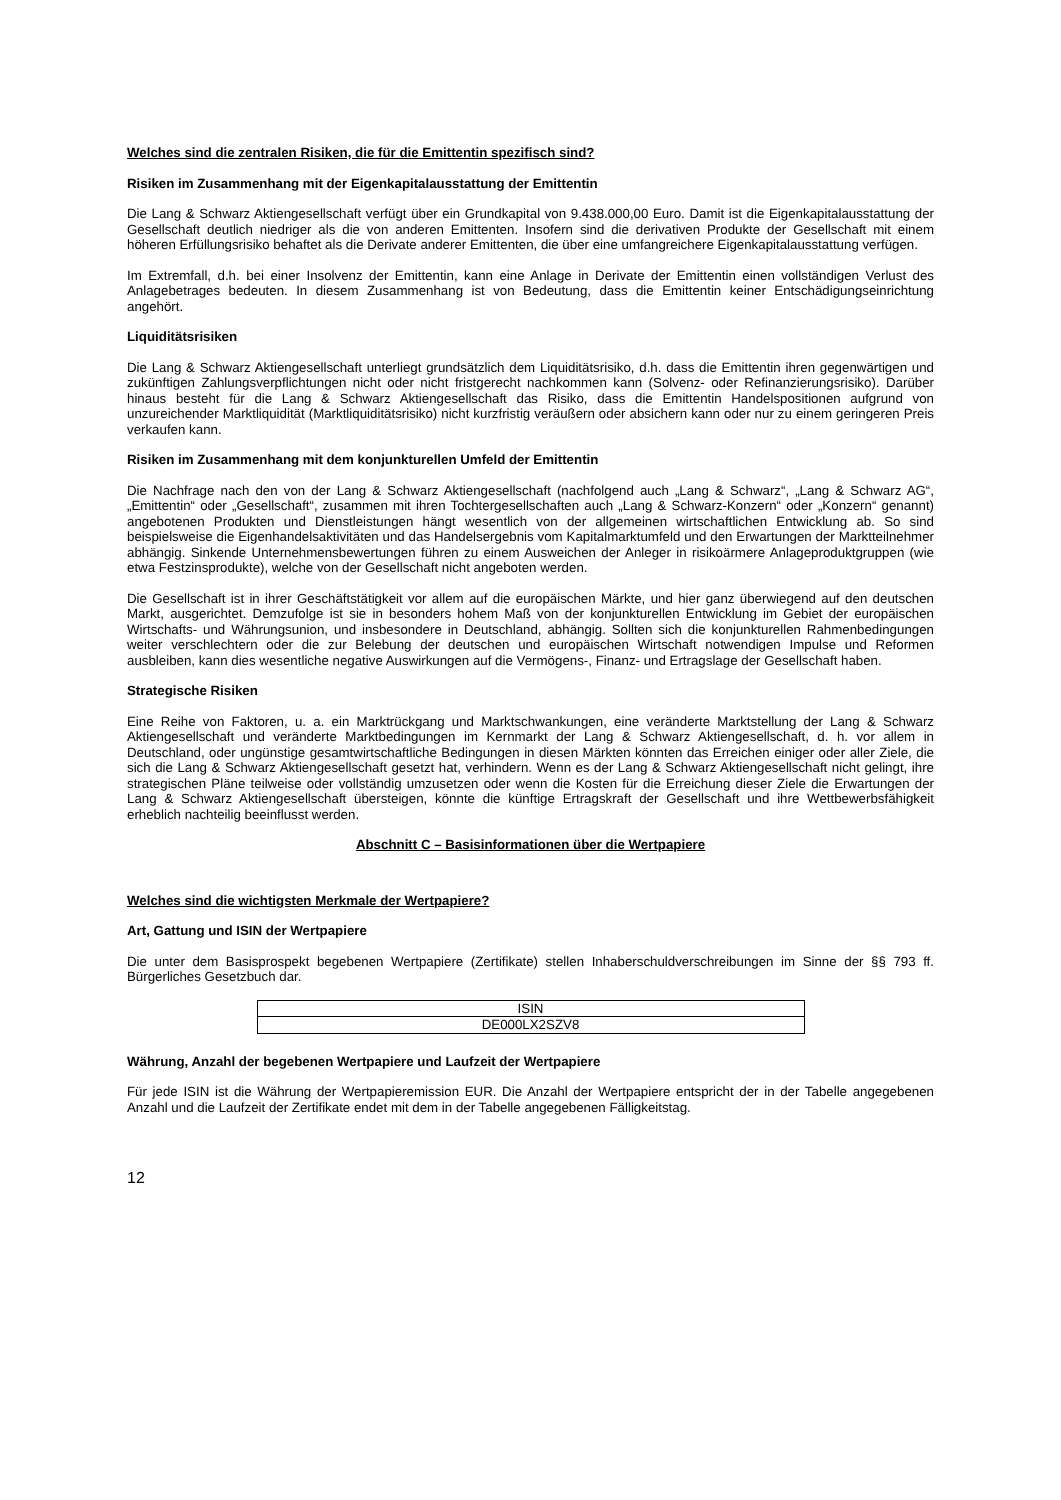Welches sind die zentralen Risiken, die für die Emittentin spezifisch sind?
Risiken im Zusammenhang mit der Eigenkapitalausstattung der Emittentin
Die Lang & Schwarz Aktiengesellschaft verfügt über ein Grundkapital von 9.438.000,00 Euro. Damit ist die Eigen­kapitalausstattung der Gesellschaft deutlich niedriger als die von anderen Emittenten. Insofern sind die derivativen Produkte der Gesellschaft mit einem höheren Erfüllungsrisiko behaftet als die Derivate anderer Emittenten, die über eine umfangreichere Eigenkapitalausstattung verfügen.
Im Extremfall, d.h. bei einer Insolvenz der Emittentin, kann eine Anlage in Derivate der Emittentin einen vollständigen Verlust des Anlagebetrages bedeuten. In diesem Zusammenhang ist von Bedeutung, dass die Emittentin keiner Entschädigungseinrichtung angehört.
Liquiditätsrisiken
Die Lang & Schwarz Aktiengesellschaft unterliegt grundsätzlich dem Liquiditätsrisiko, d.h. dass die Emittentin ihren gegenwärtigen und zukünftigen Zahlungsverpflichtungen nicht oder nicht fristgerecht nachkommen kann (Solvenz- oder Refinanzierungsrisiko). Darüber hinaus besteht für die Lang & Schwarz Aktiengesellschaft das Risiko, dass die Emittentin Handelspositionen aufgrund von unzureichender Marktliquidität (Marktliquiditätsrisiko) nicht kurzfristig veräußern oder absichern kann oder nur zu einem geringeren Preis verkaufen kann.
Risiken im Zusammenhang mit dem konjunkturellen Umfeld der Emittentin
Die Nachfrage nach den von der Lang & Schwarz Aktiengesellschaft (nachfolgend auch „Lang & Schwarz“, „Lang & Schwarz AG“, „Emittentin“ oder „Gesellschaft“, zusammen mit ihren Tochtergesellschaften auch „Lang & Schwarz-Konzern“ oder „Konzern“ genannt) angebotenen Produkten und Dienstleistungen hängt wesentlich von der allgemeinen wirtschaftlichen Entwicklung ab. So sind beispielsweise die Eigenhandelsaktivitäten und das Handelsergebnis vom Kapitalmarktumfeld und den Erwartungen der Marktteilnehmer abhängig. Sinkende Unternehmensbewertungen führen zu einem Ausweichen der Anleger in risikoärmere Anlageproduktgruppen (wie etwa Festzinsprodukte), welche von der Gesellschaft nicht angeboten werden.
Die Gesellschaft ist in ihrer Geschäftstätigkeit vor allem auf die europäischen Märkte, und hier ganz überwiegend auf den deutschen Markt, ausgerichtet. Demzufolge ist sie in besonders hohem Maß von der konjunkturellen Entwicklung im Gebiet der europäischen Wirtschafts- und Währungsunion, und insbesondere in Deutschland, abhängig. Sollten sich die konjunkturellen Rahmenbedingungen weiter verschlechtern oder die zur Belebung der deutschen und europäischen Wirtschaft notwendigen Impulse und Reformen ausbleiben, kann dies wesentliche negative Auswirkungen auf die Vermögens-, Finanz- und Ertragslage der Gesellschaft haben.
Strategische Risiken
Eine Reihe von Faktoren, u. a. ein Marktrückgang und Marktschwankungen, eine veränderte Marktstellung der Lang & Schwarz Aktiengesellschaft und veränderte Marktbedingungen im Kernmarkt der Lang & Schwarz Aktiengesellschaft, d. h. vor allem in Deutschland, oder ungünstige gesamtwirtschaftliche Bedingungen in diesen Märkten könnten das Erreichen einiger oder aller Ziele, die sich die Lang & Schwarz Aktiengesellschaft gesetzt hat, verhindern. Wenn es der Lang & Schwarz Aktiengesellschaft nicht gelingt, ihre strategischen Pläne teilweise oder vollständig umzusetzen oder wenn die Kosten für die Erreichung dieser Ziele die Erwartungen der Lang & Schwarz Aktiengesellschaft übersteigen, könnte die künftige Ertragskraft der Gesellschaft und ihre Wettbewerbsfähigkeit erheblich nachteilig beeinflusst werden.
Abschnitt C – Basisinformationen über die Wertpapiere
Welches sind die wichtigsten Merkmale der Wertpapiere?
Art, Gattung und ISIN der Wertpapiere
Die unter dem Basisprospekt begebenen Wertpapiere (Zertifikate) stellen Inhaberschuldverschreibungen im Sinne der §§ 793 ff. Bürgerliches Gesetzbuch dar.
| ISIN |
| DE000LX2SZV8 |
Währung, Anzahl der begebenen Wertpapiere und Laufzeit der Wertpapiere
Für jede ISIN ist die Währung der Wertpapieremission EUR. Die Anzahl der Wertpapiere entspricht der in der Tabelle angegebenen Anzahl und die Laufzeit der Zertifikate endet mit dem in der Tabelle angegebenen Fälligkeitstag.
12